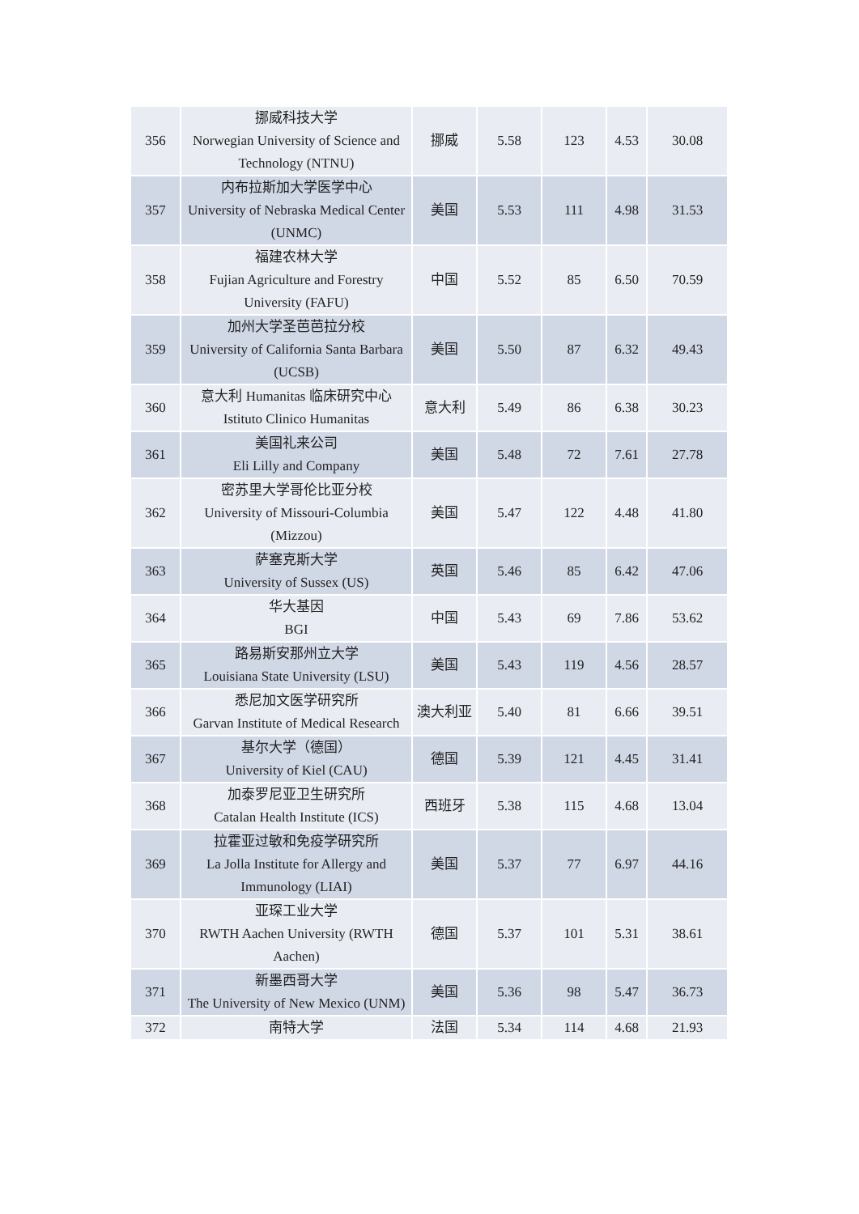| 356 | 挪威科技大学 Norwegian University of Science and Technology (NTNU) | 挪威 | 5.58 | 123 | 4.53 | 30.08 |
| 357 | 内布拉斯加大学医学中心 University of Nebraska Medical Center (UNMC) | 美国 | 5.53 | 111 | 4.98 | 31.53 |
| 358 | 福建农林大学 Fujian Agriculture and Forestry University (FAFU) | 中国 | 5.52 | 85 | 6.50 | 70.59 |
| 359 | 加州大学圣芭芭拉分校 University of California Santa Barbara (UCSB) | 美国 | 5.50 | 87 | 6.32 | 49.43 |
| 360 | 意大利 Humanitas 临床研究中心 Istituto Clinico Humanitas | 意大利 | 5.49 | 86 | 6.38 | 30.23 |
| 361 | 美国礼来公司 Eli Lilly and Company | 美国 | 5.48 | 72 | 7.61 | 27.78 |
| 362 | 密苏里大学哥伦比亚分校 University of Missouri-Columbia (Mizzou) | 美国 | 5.47 | 122 | 4.48 | 41.80 |
| 363 | 萨塞克斯大学 University of Sussex (US) | 英国 | 5.46 | 85 | 6.42 | 47.06 |
| 364 | 华大基因 BGI | 中国 | 5.43 | 69 | 7.86 | 53.62 |
| 365 | 路易斯安那州立大学 Louisiana State University (LSU) | 美国 | 5.43 | 119 | 4.56 | 28.57 |
| 366 | 悉尼加文医学研究所 Garvan Institute of Medical Research | 澳大利亚 | 5.40 | 81 | 6.66 | 39.51 |
| 367 | 基尔大学（德国） University of Kiel (CAU) | 德国 | 5.39 | 121 | 4.45 | 31.41 |
| 368 | 加泰罗尼亚卫生研究所 Catalan Health Institute (ICS) | 西班牙 | 5.38 | 115 | 4.68 | 13.04 |
| 369 | 拉霍亚过敏和免疫学研究所 La Jolla Institute for Allergy and Immunology (LIAI) | 美国 | 5.37 | 77 | 6.97 | 44.16 |
| 370 | 亚琛工业大学 RWTH Aachen University (RWTH Aachen) | 德国 | 5.37 | 101 | 5.31 | 38.61 |
| 371 | 新墨西哥大学 The University of New Mexico (UNM) | 美国 | 5.36 | 98 | 5.47 | 36.73 |
| 372 | 南特大学 | 法国 | 5.34 | 114 | 4.68 | 21.93 |